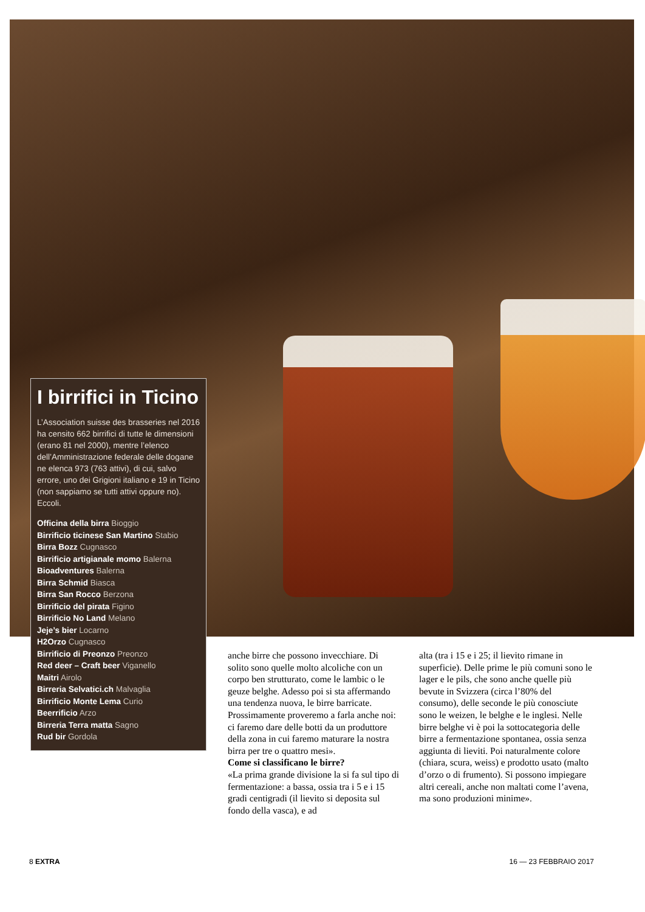I birrifici in Ticino
L’Association suisse des brasseries nel 2016 ha censito 662 birrifici di tutte le dimensioni (erano 81 nel 2000), mentre l’elenco dell’Amministrazione federale delle dogane ne elenca 973 (763 attivi), di cui, salvo errore, uno dei Grigioni italiano e 19 in Ticino (non sappiamo se tutti attivi oppure no). Eccoli.
Officina della birra Bioggio
Birrificio ticinese San Martino Stabio
Birra Bozz Cugnasco
Birrificio artigianale momo Balerna
Bioadventures Balerna
Birra Schmid Biasca
Birra San Rocco Berzona
Birrificio del pirata Figino
Birrificio No Land Melano
Jeje’s bier Locarno
H2Orzo Cugnasco
Birrificio di Preonzo Preonzo
Red deer – Craft beer Viganello
Maitri Airolo
Birreria Selvatici.ch Malvaglia
Birrificio Monte Lema Curio
Beerrificio Arzo
Birreria Terra matta Sagno
Rud bir Gordola
anche birre che possono invecchiare. Di solito sono quelle molto alcoliche con un corpo ben strutturato, come le lambic o le geuze belghe. Adesso poi si sta affermando una tendenza nuova, le birre barricate. Prossimamente proveremo a farla anche noi: ci faremo dare delle botti da un produttore della zona in cui faremo maturare la nostra birra per tre o quattro mesi».
Come si classificano le birre?
«La prima grande divisione la si fa sul tipo di fermentazione: a bassa, ossia tra i 5 e i 15 gradi centigradi (il lievito si deposita sul fondo della vasca), e ad
alta (tra i 15 e i 25; il lievito rimane in superficie). Delle prime le più comuni sono le lager e le pils, che sono anche quelle più bevute in Svizzera (circa l’80% del consumo), delle seconde le più conosciute sono le weizen, le belghe e le inglesi. Nelle birre belghe vi è poi la sottocategoria delle birre a fermentazione spontanea, ossia senza aggiunta di lieviti. Poi naturalmente colore (chiara, scura, weiss) e prodotto usato (malto d’orzo o di frumento). Si possono impiegare altri cereali, anche non maltati come l’avena, ma sono produzioni minime».
8 EXTRA 16 — 23 FEBBRAIO 2017